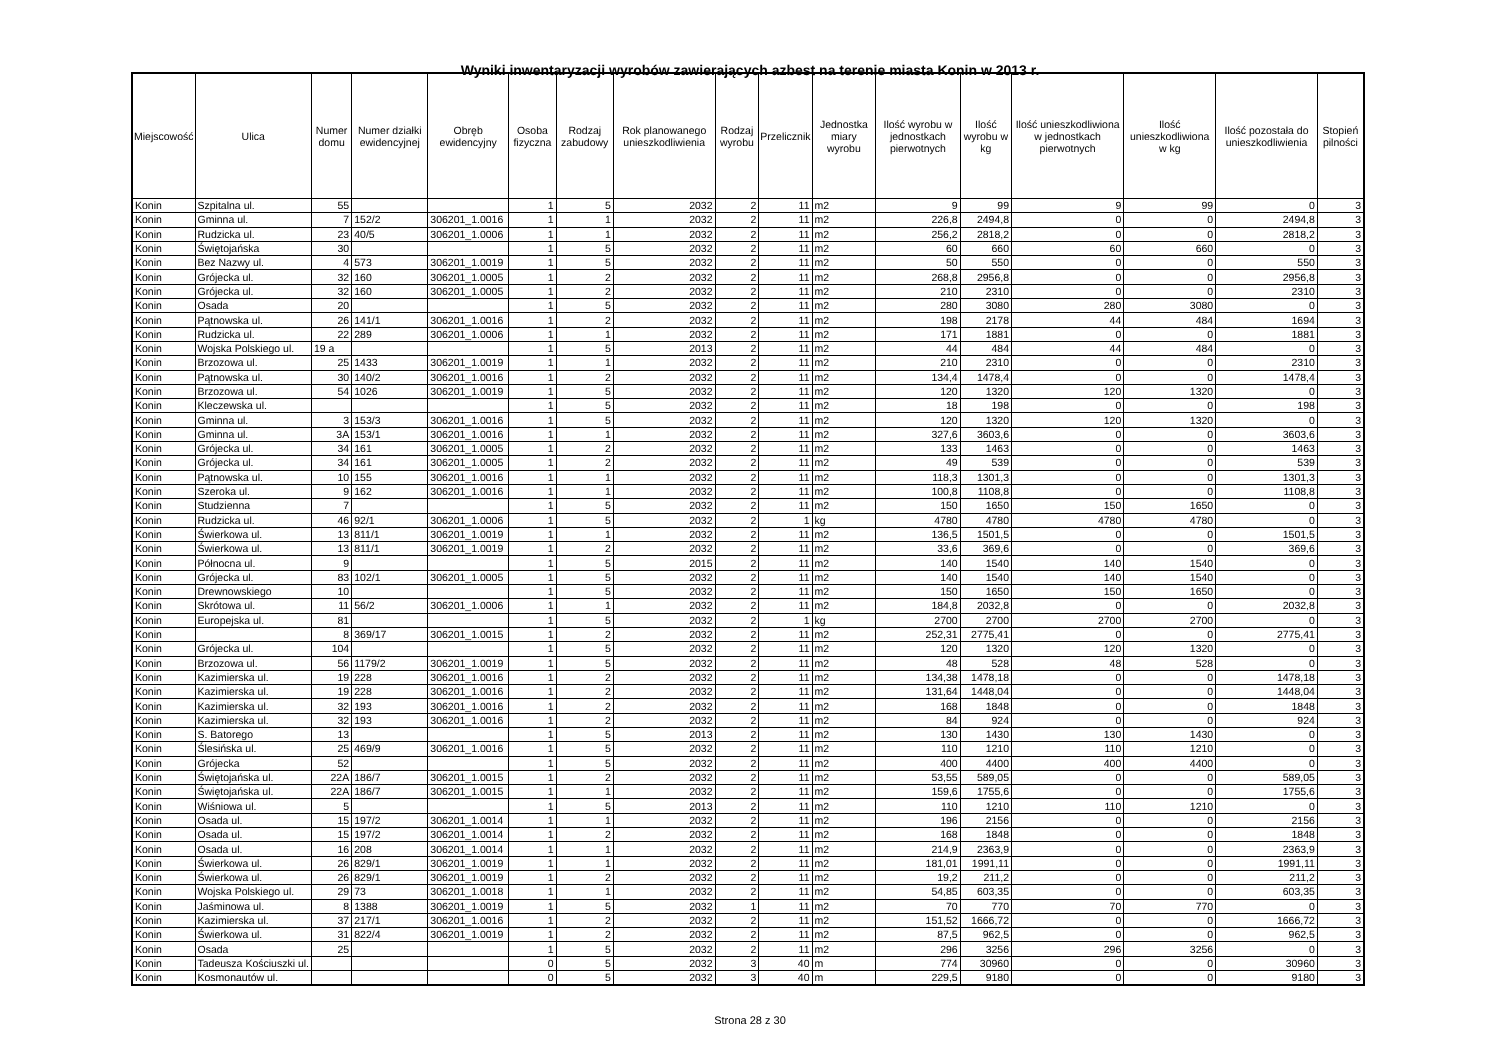Wyniki inwentaryzacji wyrobów zawierających azbest na terenie miasta Konin w 2013 r.
| Miejscowość | Ulica | Numer domu | Numer działki ewidencyjnej | Obręb ewidencyjny | Osoba fizyczna | Rodzaj zabudowy | Rok planowanego unieszkodliwienia | Rodzaj wyrobu | Przelicznik | Jednostka miary wyrobu | Ilość wyrobu w jednostkach pierwotnych | Ilość wyrobu w kg | Ilość unieszkodliwiona w jednostkach pierwotnych | Ilość unieszkodliwiona w kg | Ilość pozostała do unieszkodliwienia | Stopień pilności |
| --- | --- | --- | --- | --- | --- | --- | --- | --- | --- | --- | --- | --- | --- | --- | --- | --- |
| Konin | Szpitalna ul. | 55 | | | 1 | 5 | 2032 | 2 | 11 | m2 | 9 | 99 | 9 | 99 | 0 | 3 |
| Konin | Gminna ul. | 7 | 152/2 | 306201_1.0016 | 1 | 1 | 2032 | 2 | 11 | m2 | 226,8 | 2494,8 | 0 | 0 | 2494,8 | 3 |
| Konin | Rudzicka ul. | 23 | 40/5 | 306201_1.0006 | 1 | 1 | 2032 | 2 | 11 | m2 | 256,2 | 2818,2 | 0 | 0 | 2818,2 | 3 |
| Konin | Świętojańska | 30 | | | 1 | 5 | 2032 | 2 | 11 | m2 | 60 | 660 | 60 | 660 | 0 | 3 |
| Konin | Bez Nazwy ul. | 4 | 573 | 306201_1.0019 | 1 | 5 | 2032 | 2 | 11 | m2 | 50 | 550 | 0 | 0 | 550 | 3 |
| Konin | Grójecka ul. | 32 | 160 | 306201_1.0005 | 1 | 2 | 2032 | 2 | 11 | m2 | 268,8 | 2956,8 | 0 | 0 | 2956,8 | 3 |
| Konin | Grójecka ul. | 32 | 160 | 306201_1.0005 | 1 | 2 | 2032 | 2 | 11 | m2 | 210 | 2310 | 0 | 0 | 2310 | 3 |
| Konin | Osada | 20 | | | 1 | 5 | 2032 | 2 | 11 | m2 | 280 | 3080 | 280 | 3080 | 0 | 3 |
| Konin | Pątnowska ul. | 26 | 141/1 | 306201_1.0016 | 1 | 2 | 2032 | 2 | 11 | m2 | 198 | 2178 | 44 | 484 | 1694 | 3 |
| Konin | Rudzicka ul. | 22 | 289 | 306201_1.0006 | 1 | 1 | 2032 | 2 | 11 | m2 | 171 | 1881 | 0 | 0 | 1881 | 3 |
| Konin | Wojska Polskiego ul. | 19 a | | | 1 | 5 | 2013 | 2 | 11 | m2 | 44 | 484 | 44 | 484 | 0 | 3 |
| Konin | Brzozowa ul. | 25 | 1433 | 306201_1.0019 | 1 | 1 | 2032 | 2 | 11 | m2 | 210 | 2310 | 0 | 0 | 2310 | 3 |
| Konin | Pątnowska ul. | 30 | 140/2 | 306201_1.0016 | 1 | 2 | 2032 | 2 | 11 | m2 | 134,4 | 1478,4 | 0 | 0 | 1478,4 | 3 |
| Konin | Brzozowa ul. | 54 | 1026 | 306201_1.0019 | 1 | 5 | 2032 | 2 | 11 | m2 | 120 | 1320 | 120 | 1320 | 0 | 3 |
| Konin | Kleczewska ul. | | | | 1 | 5 | 2032 | 2 | 11 | m2 | 18 | 198 | 0 | 0 | 198 | 3 |
| Konin | Gminna ul. | 3 | 153/3 | 306201_1.0016 | 1 | 5 | 2032 | 2 | 11 | m2 | 120 | 1320 | 120 | 1320 | 0 | 3 |
| Konin | Gminna ul. | 3A | 153/1 | 306201_1.0016 | 1 | 1 | 2032 | 2 | 11 | m2 | 327,6 | 3603,6 | 0 | 0 | 3603,6 | 3 |
| Konin | Grójecka ul. | 34 | 161 | 306201_1.0005 | 1 | 2 | 2032 | 2 | 11 | m2 | 133 | 1463 | 0 | 0 | 1463 | 3 |
| Konin | Grójecka ul. | 34 | 161 | 306201_1.0005 | 1 | 2 | 2032 | 2 | 11 | m2 | 49 | 539 | 0 | 0 | 539 | 3 |
| Konin | Pątnowska ul. | 10 | 155 | 306201_1.0016 | 1 | 1 | 2032 | 2 | 11 | m2 | 118,3 | 1301,3 | 0 | 0 | 1301,3 | 3 |
| Konin | Szeroka ul. | 9 | 162 | 306201_1.0016 | 1 | 1 | 2032 | 2 | 11 | m2 | 100,8 | 1108,8 | 0 | 0 | 1108,8 | 3 |
| Konin | Studzienna | 7 | | | 1 | 5 | 2032 | 2 | 11 | m2 | 150 | 1650 | 150 | 1650 | 0 | 3 |
| Konin | Rudzicka ul. | 46 | 92/1 | 306201_1.0006 | 1 | 5 | 2032 | 2 | 1 | kg | 4780 | 4780 | 4780 | 4780 | 0 | 3 |
| Konin | Świerkowa ul. | 13 | 811/1 | 306201_1.0019 | 1 | 1 | 2032 | 2 | 11 | m2 | 136,5 | 1501,5 | 0 | 0 | 1501,5 | 3 |
| Konin | Świerkowa ul. | 13 | 811/1 | 306201_1.0019 | 1 | 2 | 2032 | 2 | 11 | m2 | 33,6 | 369,6 | 0 | 0 | 369,6 | 3 |
| Konin | Północna ul. | 9 | | | 1 | 5 | 2015 | 2 | 11 | m2 | 140 | 1540 | 140 | 1540 | 0 | 3 |
| Konin | Grójecka ul. | 83 | 102/1 | 306201_1.0005 | 1 | 5 | 2032 | 2 | 11 | m2 | 140 | 1540 | 140 | 1540 | 0 | 3 |
| Konin | Drewnowskiego | 10 | | | 1 | 5 | 2032 | 2 | 11 | m2 | 150 | 1650 | 150 | 1650 | 0 | 3 |
| Konin | Skrótowa ul. | 11 | 56/2 | 306201_1.0006 | 1 | 1 | 2032 | 2 | 11 | m2 | 184,8 | 2032,8 | 0 | 0 | 2032,8 | 3 |
| Konin | Europejska ul. | 81 | | | 1 | 5 | 2032 | 2 | 1 | kg | 2700 | 2700 | 2700 | 2700 | 0 | 3 |
| Konin | | 8 | 369/17 | 306201_1.0015 | 1 | 2 | 2032 | 2 | 11 | m2 | 252,31 | 2775,41 | 0 | 0 | 2775,41 | 3 |
| Konin | Grójecka ul. | 104 | | | 1 | 5 | 2032 | 2 | 11 | m2 | 120 | 1320 | 120 | 1320 | 0 | 3 |
| Konin | Brzozowa ul. | 56 | 1179/2 | 306201_1.0019 | 1 | 5 | 2032 | 2 | 11 | m2 | 48 | 528 | 48 | 528 | 0 | 3 |
| Konin | Kazimierska ul. | 19 | 228 | 306201_1.0016 | 1 | 2 | 2032 | 2 | 11 | m2 | 134,38 | 1478,18 | 0 | 0 | 1478,18 | 3 |
| Konin | Kazimierska ul. | 19 | 228 | 306201_1.0016 | 1 | 2 | 2032 | 2 | 11 | m2 | 131,64 | 1448,04 | 0 | 0 | 1448,04 | 3 |
| Konin | Kazimierska ul. | 32 | 193 | 306201_1.0016 | 1 | 2 | 2032 | 2 | 11 | m2 | 168 | 1848 | 0 | 0 | 1848 | 3 |
| Konin | Kazimierska ul. | 32 | 193 | 306201_1.0016 | 1 | 2 | 2032 | 2 | 11 | m2 | 84 | 924 | 0 | 0 | 924 | 3 |
| Konin | S. Batorego | 13 | | | 1 | 5 | 2013 | 2 | 11 | m2 | 130 | 1430 | 130 | 1430 | 0 | 3 |
| Konin | Ślesińska ul. | 25 | 469/9 | 306201_1.0016 | 1 | 5 | 2032 | 2 | 11 | m2 | 110 | 1210 | 110 | 1210 | 0 | 3 |
| Konin | Grójecka | 52 | | | 1 | 5 | 2032 | 2 | 11 | m2 | 400 | 4400 | 400 | 4400 | 0 | 3 |
| Konin | Świętojańska ul. | 22A | 186/7 | 306201_1.0015 | 1 | 2 | 2032 | 2 | 11 | m2 | 53,55 | 589,05 | 0 | 0 | 589,05 | 3 |
| Konin | Świętojańska ul. | 22A | 186/7 | 306201_1.0015 | 1 | 1 | 2032 | 2 | 11 | m2 | 159,6 | 1755,6 | 0 | 0 | 1755,6 | 3 |
| Konin | Wiśniowa ul. | 5 | | | 1 | 5 | 2013 | 2 | 11 | m2 | 110 | 1210 | 110 | 1210 | 0 | 3 |
| Konin | Osada ul. | 15 | 197/2 | 306201_1.0014 | 1 | 1 | 2032 | 2 | 11 | m2 | 196 | 2156 | 0 | 0 | 2156 | 3 |
| Konin | Osada ul. | 15 | 197/2 | 306201_1.0014 | 1 | 2 | 2032 | 2 | 11 | m2 | 168 | 1848 | 0 | 0 | 1848 | 3 |
| Konin | Osada ul. | 16 | 208 | 306201_1.0014 | 1 | 1 | 2032 | 2 | 11 | m2 | 214,9 | 2363,9 | 0 | 0 | 2363,9 | 3 |
| Konin | Świerkowa ul. | 26 | 829/1 | 306201_1.0019 | 1 | 1 | 2032 | 2 | 11 | m2 | 181,01 | 1991,11 | 0 | 0 | 1991,11 | 3 |
| Konin | Świerkowa ul. | 26 | 829/1 | 306201_1.0019 | 1 | 2 | 2032 | 2 | 11 | m2 | 19,2 | 211,2 | 0 | 0 | 211,2 | 3 |
| Konin | Wojska Polskiego ul. | 29 | 73 | 306201_1.0018 | 1 | 1 | 2032 | 2 | 11 | m2 | 54,85 | 603,35 | 0 | 0 | 603,35 | 3 |
| Konin | Jaśminowa ul. | 8 | 1388 | 306201_1.0019 | 1 | 5 | 2032 | 1 | 11 | m2 | 70 | 770 | 70 | 770 | 0 | 3 |
| Konin | Kazimierska ul. | 37 | 217/1 | 306201_1.0016 | 1 | 2 | 2032 | 2 | 11 | m2 | 151,52 | 1666,72 | 0 | 0 | 1666,72 | 3 |
| Konin | Świerkowa ul. | 31 | 822/4 | 306201_1.0019 | 1 | 2 | 2032 | 2 | 11 | m2 | 87,5 | 962,5 | 0 | 0 | 962,5 | 3 |
| Konin | Osada | 25 | | | 1 | 5 | 2032 | 2 | 11 | m2 | 296 | 3256 | 296 | 3256 | 0 | 3 |
| Konin | Tadeusza Kościuszki ul. | | | | 0 | 5 | 2032 | 3 | 40 | m | 774 | 30960 | 0 | 0 | 30960 | 3 |
| Konin | Kosmonautów ul. | | | | 0 | 5 | 2032 | 3 | 40 | m | 229,5 | 9180 | 0 | 0 | 9180 | 3 |
Strona 28 z 30